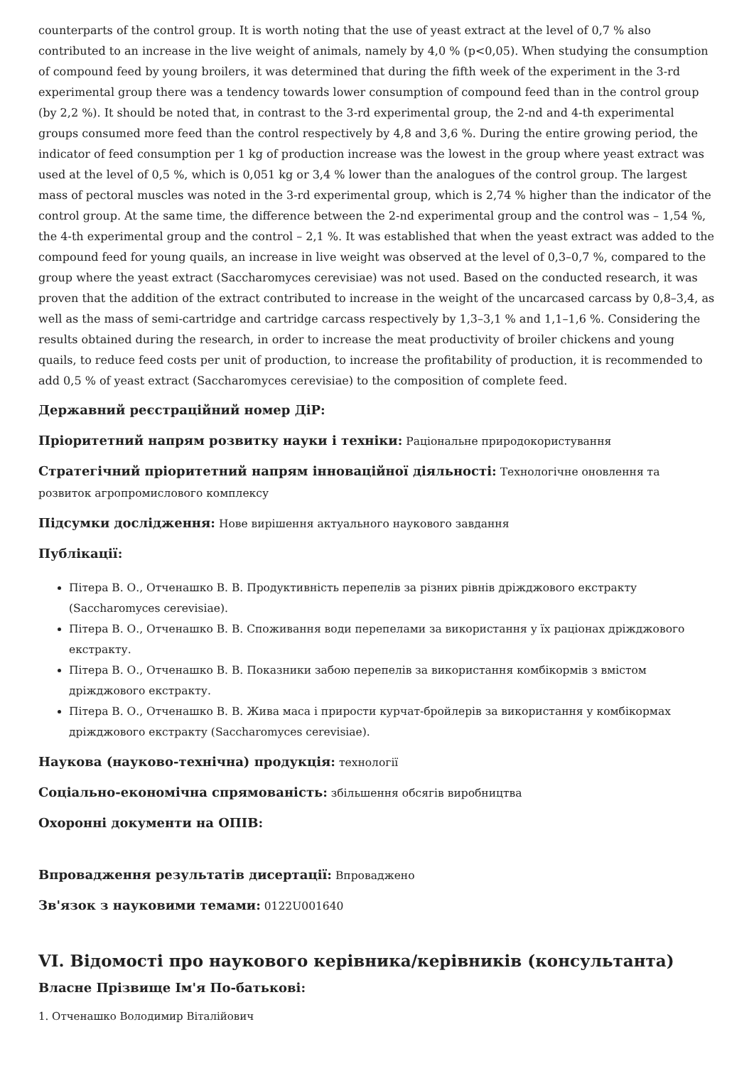counterparts of the control group. It is worth noting that the use of yeast extract at the level of 0,7 % also contributed to an increase in the live weight of animals, namely by 4,0 % (p<0,05). When studying the consumption of compound feed by young broilers, it was determined that during the fifth week of the experiment in the 3-rd experimental group there was a tendency towards lower consumption of compound feed than in the control group (by 2,2 %). It should be noted that, in contrast to the 3-rd experimental group, the 2-nd and 4-th experimental groups consumed more feed than the control respectively by 4,8 and 3,6 %. During the entire growing period, the indicator of feed consumption per 1 kg of production increase was the lowest in the group where yeast extract was used at the level of 0,5 %, which is 0,051 kg or 3,4 % lower than the analogues of the control group. The largest mass of pectoral muscles was noted in the 3-rd experimental group, which is 2,74 % higher than the indicator of the control group. At the same time, the difference between the 2-nd experimental group and the control was – 1,54 %, the 4-th experimental group and the control – 2,1 %. It was established that when the yeast extract was added to the compound feed for young quails, an increase in live weight was observed at the level of 0,3–0,7 %, compared to the group where the yeast extract (Saccharomyces cerevisiae) was not used. Based on the conducted research, it was proven that the addition of the extract contributed to increase in the weight of the uncarcased carcass by 0,8–3,4, as well as the mass of semi-cartridge and cartridge carcass respectively by 1,3–3,1 % and 1,1–1,6 %. Considering the results obtained during the research, in order to increase the meat productivity of broiler chickens and young quails, to reduce feed costs per unit of production, to increase the profitability of production, it is recommended to add 0,5 % of yeast extract (Saccharomyces cerevisiae) to the composition of complete feed.
Державний реєстраційний номер ДіР:
Пріоритетний напрям розвитку науки і техніки: Раціональне природокористування
Стратегічний пріоритетний напрям інноваційної діяльності: Технологічне оновлення та розвиток агропромислового комплексу
Підсумки дослідження: Нове вирішення актуального наукового завдання
Публікації:
Пітера В. О., Отченашко В. В. Продуктивність перепелів за різних рівнів дріжджового екстракту (Saccharomyces cerevisiae).
Пітера В. О., Отченашко В. В. Споживання води перепелами за використання у їх раціонах дріжджового екстракту.
Пітера В. О., Отченашко В. В. Показники забою перепелів за використання комбікормів з вмістом дріжджового екстракту.
Пітера В. О., Отченашко В. В. Жива маса і прирости курчат-бройлерів за використання у комбікормах дріжджового екстракту (Saccharomyces cerevisiae).
Наукова (науково-технічна) продукція: технології
Соціально-економічна спрямованість: збільшення обсягів виробництва
Охоронні документи на ОПІВ:
Впровадження результатів дисертації: Впроваджено
Зв'язок з науковими темами: 0122U001640
VI. Відомості про наукового керівника/керівників (консультанта)
Власне Прізвище Ім'я По-батькові:
1. Отченашко Володимир Віталійович